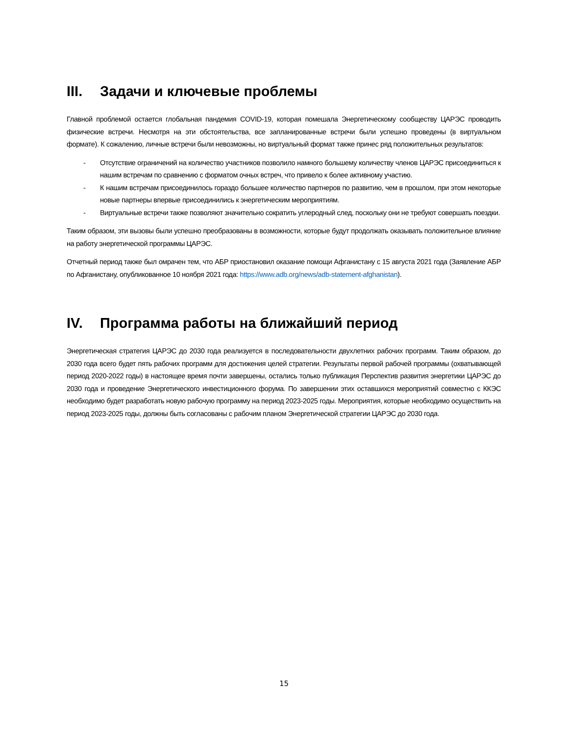III. Задачи и ключевые проблемы
Главной проблемой остается глобальная пандемия COVID-19, которая помешала Энергетическому сообществу ЦАРЭС проводить физические встречи. Несмотря на эти обстоятельства, все запланированные встречи были успешно проведены (в виртуальном формате). К сожалению, личные встречи были невозможны, но виртуальный формат также принес ряд положительных результатов:
- Отсутствие ограничений на количество участников позволило намного большему количеству членов ЦАРЭС присоединиться к нашим встречам по сравнению с форматом очных встреч, что привело к более активному участию.
- К нашим встречам присоединилось гораздо большее количество партнеров по развитию, чем в прошлом, при этом некоторые новые партнеры впервые присоединились к энергетическим мероприятиям.
- Виртуальные встречи также позволяют значительно сократить углеродный след, поскольку они не требуют совершать поездки.
Таким образом, эти вызовы были успешно преобразованы в возможности, которые будут продолжать оказывать положительное влияние на работу энергетической программы ЦАРЭС.
Отчетный период также был омрачен тем, что АБР приостановил оказание помощи Афганистану с 15 августа 2021 года (Заявление АБР по Афганистану, опубликованное 10 ноября 2021 года: https://www.adb.org/news/adb-statement-afghanistan).
IV. Программа работы на ближайший период
Энергетическая стратегия ЦАРЭС до 2030 года реализуется в последовательности двухлетних рабочих программ. Таким образом, до 2030 года всего будет пять рабочих программ для достижения целей стратегии. Результаты первой рабочей программы (охватывающей период 2020-2022 годы) в настоящее время почти завершены, остались только публикация Перспектив развития энергетики ЦАРЭС до 2030 года и проведение Энергетического инвестиционного форума. По завершении этих оставшихся мероприятий совместно с ККЭС необходимо будет разработать новую рабочую программу на период 2023-2025 годы. Мероприятия, которые необходимо осуществить на период 2023-2025 годы, должны быть согласованы с рабочим планом Энергетической стратегии ЦАРЭС до 2030 года.
15